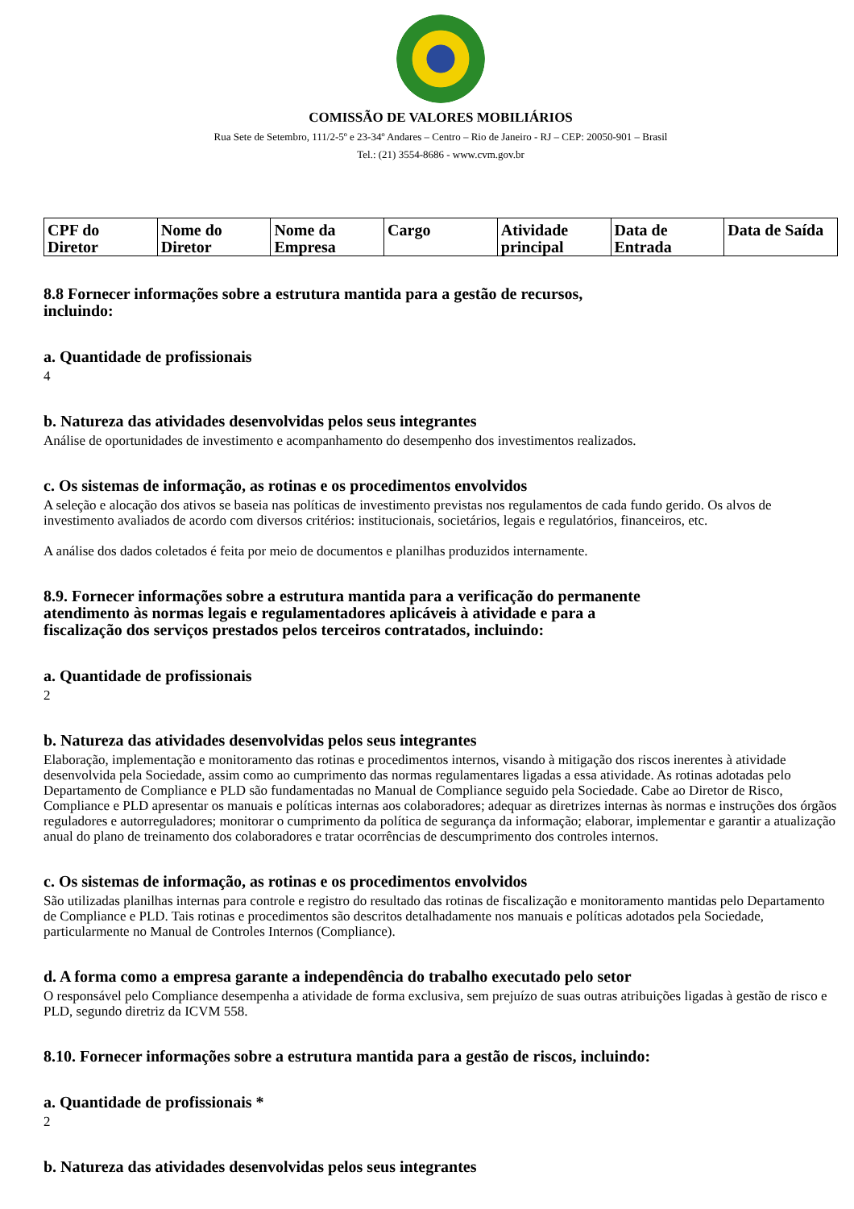COMISSÃO DE VALORES MOBILIÁRIOS
Rua Sete de Setembro, 111/2-5º e 23-34º Andares – Centro – Rio de Janeiro - RJ – CEP: 20050-901 – Brasil
Tel.: (21) 3554-8686 - www.cvm.gov.br
| CPF do Diretor | Nome do Diretor | Nome da Empresa | Cargo | Atividade principal | Data de Entrada | Data de Saída |
| --- | --- | --- | --- | --- | --- | --- |
8.8 Fornecer informações sobre a estrutura mantida para a gestão de recursos,
incluindo:
a. Quantidade de profissionais
4
b. Natureza das atividades desenvolvidas pelos seus integrantes
Análise de oportunidades de investimento e acompanhamento do desempenho dos investimentos realizados.
c. Os sistemas de informação, as rotinas e os procedimentos envolvidos
A seleção e alocação dos ativos se baseia nas políticas de investimento previstas nos regulamentos de cada fundo gerido. Os alvos de investimento avaliados de acordo com diversos critérios: institucionais, societários, legais e regulatórios, financeiros, etc.
A análise dos dados coletados é feita por meio de documentos e planilhas produzidos internamente.
8.9. Fornecer informações sobre a estrutura mantida para a verificação do permanente
atendimento às normas legais e regulamentadores aplicáveis à atividade e para a
fiscalização dos serviços prestados pelos terceiros contratados, incluindo:
a. Quantidade de profissionais
2
b. Natureza das atividades desenvolvidas pelos seus integrantes
Elaboração, implementação e monitoramento das rotinas e procedimentos internos, visando à mitigação dos riscos inerentes à atividade desenvolvida pela Sociedade, assim como ao cumprimento das normas regulamentares ligadas a essa atividade. As rotinas adotadas pelo Departamento de Compliance e PLD são fundamentadas no Manual de Compliance seguido pela Sociedade. Cabe ao Diretor de Risco, Compliance e PLD apresentar os manuais e políticas internas aos colaboradores; adequar as diretrizes internas às normas e instruções dos órgãos reguladores e autorreguladores; monitorar o cumprimento da política de segurança da informação; elaborar, implementar e garantir a atualização anual do plano de treinamento dos colaboradores e tratar ocorrências de descumprimento dos controles internos.
c. Os sistemas de informação, as rotinas e os procedimentos envolvidos
São utilizadas planilhas internas para controle e registro do resultado das rotinas de fiscalização e monitoramento mantidas pelo Departamento de Compliance e PLD. Tais rotinas e procedimentos são descritos detalhadamente nos manuais e políticas adotados pela Sociedade, particularmente no Manual de Controles Internos (Compliance).
d. A forma como a empresa garante a independência do trabalho executado pelo setor
O responsável pelo Compliance desempenha a atividade de forma exclusiva, sem prejuízo de suas outras atribuições ligadas à gestão de risco e PLD, segundo diretriz da ICVM 558.
8.10. Fornecer informações sobre a estrutura mantida para a gestão de riscos, incluindo:
a. Quantidade de profissionais *
2
b. Natureza das atividades desenvolvidas pelos seus integrantes